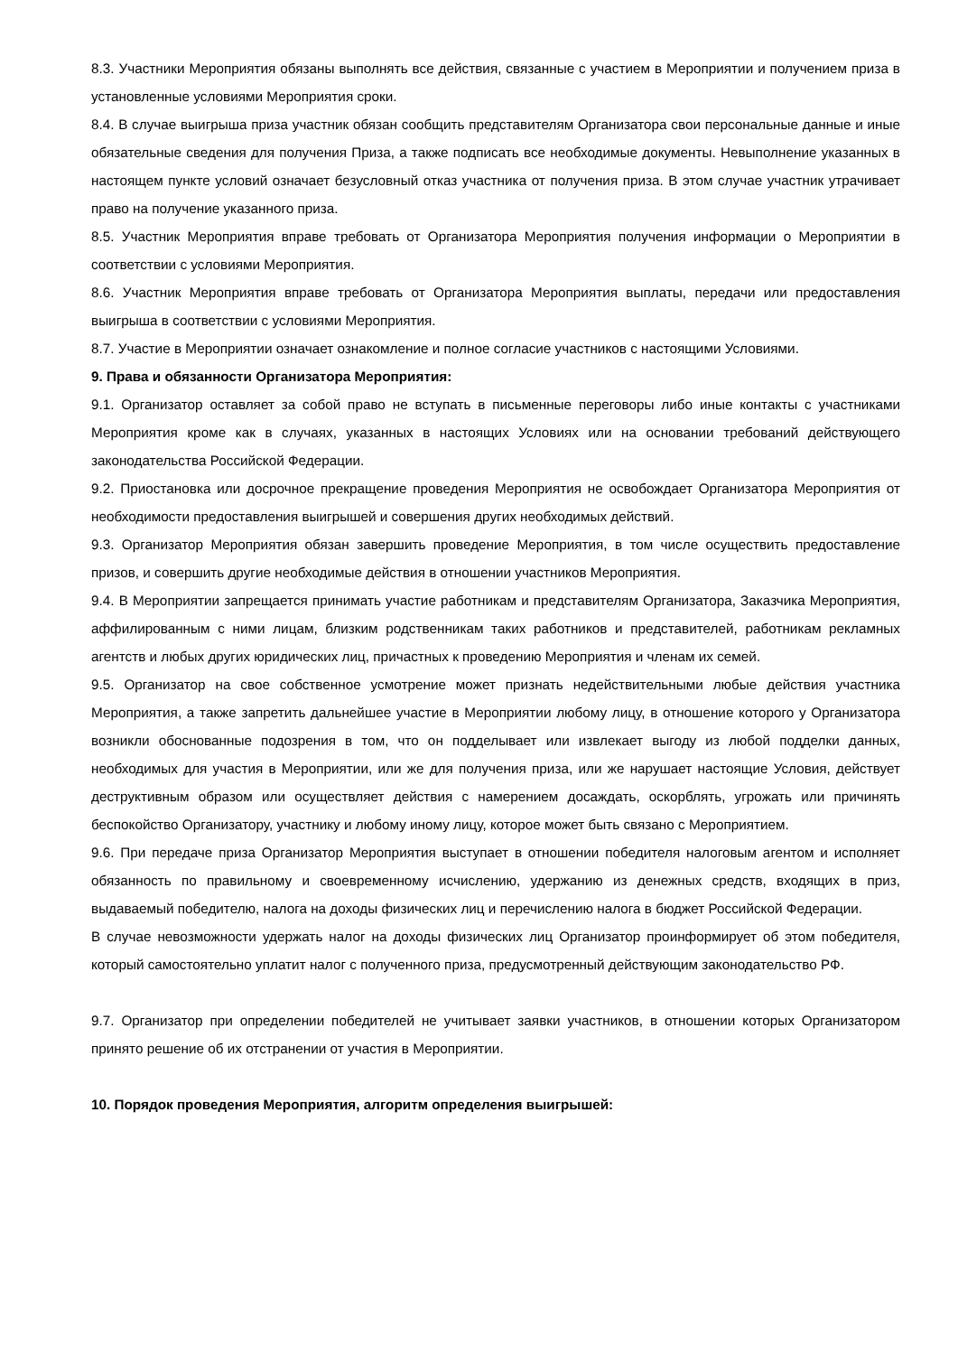8.3. Участники Мероприятия обязаны выполнять все действия, связанные с участием в Мероприятии и получением приза в установленные условиями Мероприятия сроки.
8.4. В случае выигрыша приза участник обязан сообщить представителям Организатора свои персональные данные и иные обязательные сведения для получения Приза, а также подписать все необходимые документы. Невыполнение указанных в настоящем пункте условий означает безусловный отказ участника от получения приза. В этом случае участник утрачивает право на получение указанного приза.
8.5. Участник Мероприятия вправе требовать от Организатора Мероприятия получения информации о Мероприятии в соответствии с условиями Мероприятия.
8.6. Участник Мероприятия вправе требовать от Организатора Мероприятия выплаты, передачи или предоставления выигрыша в соответствии с условиями Мероприятия.
8.7. Участие в Мероприятии означает ознакомление и полное согласие участников с настоящими Условиями.
9. Права и обязанности Организатора Мероприятия:
9.1. Организатор оставляет за собой право не вступать в письменные переговоры либо иные контакты с участниками Мероприятия кроме как в случаях, указанных в настоящих Условиях или на основании требований действующего законодательства Российской Федерации.
9.2. Приостановка или досрочное прекращение проведения Мероприятия не освобождает Организатора Мероприятия от необходимости предоставления выигрышей и совершения других необходимых действий.
9.3. Организатор Мероприятия обязан завершить проведение Мероприятия, в том числе осуществить предоставление призов, и совершить другие необходимые действия в отношении участников Мероприятия.
9.4. В Мероприятии запрещается принимать участие работникам и представителям Организатора, Заказчика Мероприятия, аффилированным с ними лицам, близким родственникам таких работников и представителей, работникам рекламных агентств и любых других юридических лиц, причастных к проведению Мероприятия и членам их семей.
9.5. Организатор на свое собственное усмотрение может признать недействительными любые действия участника Мероприятия, а также запретить дальнейшее участие в Мероприятии любому лицу, в отношение которого у Организатора возникли обоснованные подозрения в том, что он подделывает или извлекает выгоду из любой подделки данных, необходимых для участия в Мероприятии, или же для получения приза, или же нарушает настоящие Условия, действует деструктивным образом или осуществляет действия с намерением досаждать, оскорблять, угрожать или причинять беспокойство Организатору, участнику и любому иному лицу, которое может быть связано с Мероприятием.
9.6. При передаче приза Организатор Мероприятия выступает в отношении победителя налоговым агентом и исполняет обязанность по правильному и своевременному исчислению, удержанию из денежных средств, входящих в приз, выдаваемый победителю, налога на доходы физических лиц и перечислению налога в бюджет Российской Федерации.
В случае невозможности удержать налог на доходы физических лиц Организатор проинформирует об этом победителя, который самостоятельно уплатит налог с полученного приза, предусмотренный действующим законодательство РФ.
9.7. Организатор при определении победителей не учитывает заявки участников, в отношении которых Организатором принято решение об их отстранении от участия в Мероприятии.
10. Порядок проведения Мероприятия, алгоритм определения выигрышей: